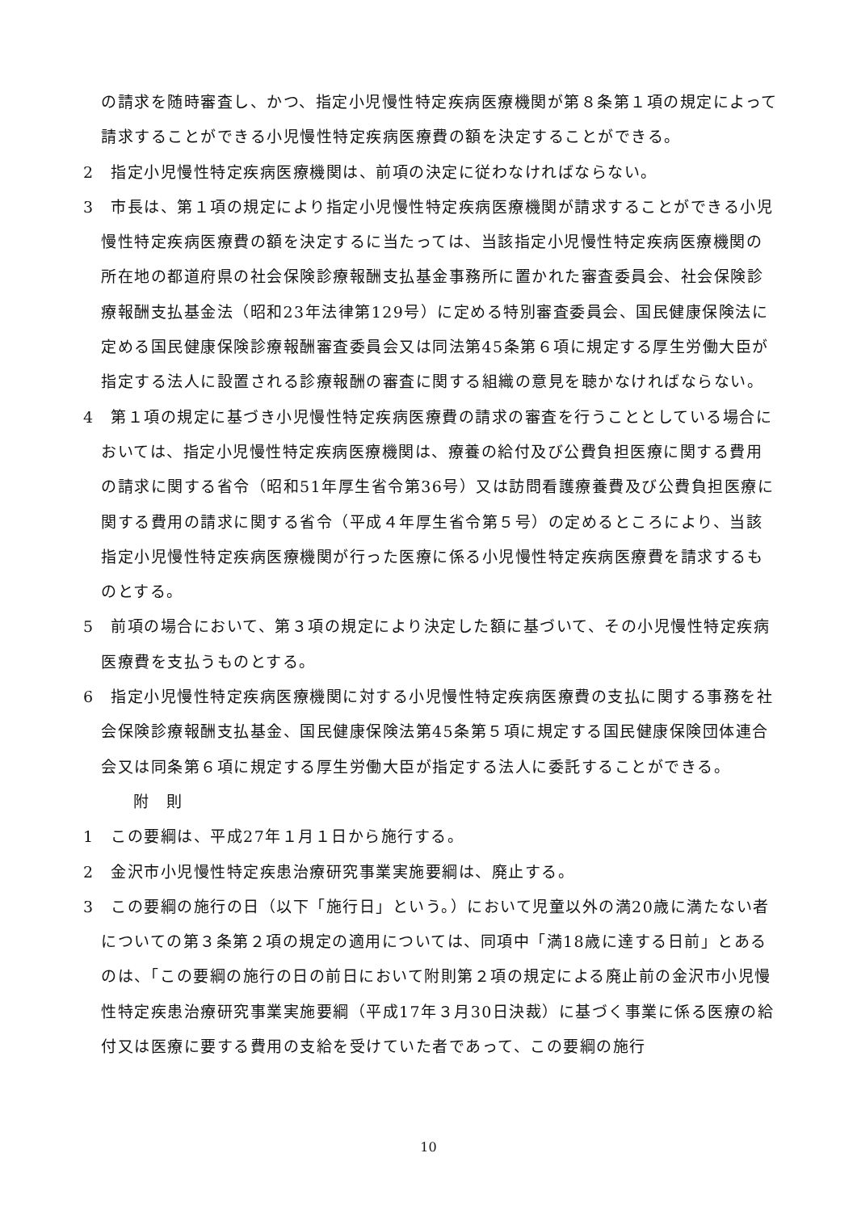の請求を随時審査し、かつ、指定小児慢性特定疾病医療機関が第８条第１項の規定によって請求することができる小児慢性特定疾病医療費の額を決定することができる。
2　指定小児慢性特定疾病医療機関は、前項の決定に従わなければならない。
3　市長は、第１項の規定により指定小児慢性特定疾病医療機関が請求することができる小児慢性特定疾病医療費の額を決定するに当たっては、当該指定小児慢性特定疾病医療機関の所在地の都道府県の社会保険診療報酬支払基金事務所に置かれた審査委員会、社会保険診療報酬支払基金法（昭和23年法律第129号）に定める特別審査委員会、国民健康保険法に定める国民健康保険診療報酬審査委員会又は同法第45条第６項に規定する厚生労働大臣が指定する法人に設置される診療報酬の審査に関する組織の意見を聴かなければならない。
4　第１項の規定に基づき小児慢性特定疾病医療費の請求の審査を行うこととしている場合においては、指定小児慢性特定疾病医療機関は、療養の給付及び公費負担医療に関する費用の請求に関する省令（昭和51年厚生省令第36号）又は訪問看護療養費及び公費負担医療に関する費用の請求に関する省令（平成４年厚生省令第５号）の定めるところにより、当該指定小児慢性特定疾病医療機関が行った医療に係る小児慢性特定疾病医療費を請求するものとする。
5　前項の場合において、第３項の規定により決定した額に基づいて、その小児慢性特定疾病医療費を支払うものとする。
6　指定小児慢性特定疾病医療機関に対する小児慢性特定疾病医療費の支払に関する事務を社会保険診療報酬支払基金、国民健康保険法第45条第５項に規定する国民健康保険団体連合会又は同条第６項に規定する厚生労働大臣が指定する法人に委託することができる。
附　則
1　この要綱は、平成27年１月１日から施行する。
2　金沢市小児慢性特定疾患治療研究事業実施要綱は、廃止する。
3　この要綱の施行の日（以下「施行日」という。）において児童以外の満20歳に満たない者についての第３条第２項の規定の適用については、同項中「満18歳に達する日前」とあるのは、「この要綱の施行の日の前日において附則第２項の規定による廃止前の金沢市小児慢性特定疾患治療研究事業実施要綱（平成17年３月30日決裁）に基づく事業に係る医療の給付又は医療に要する費用の支給を受けていた者であって、この要綱の施行
10